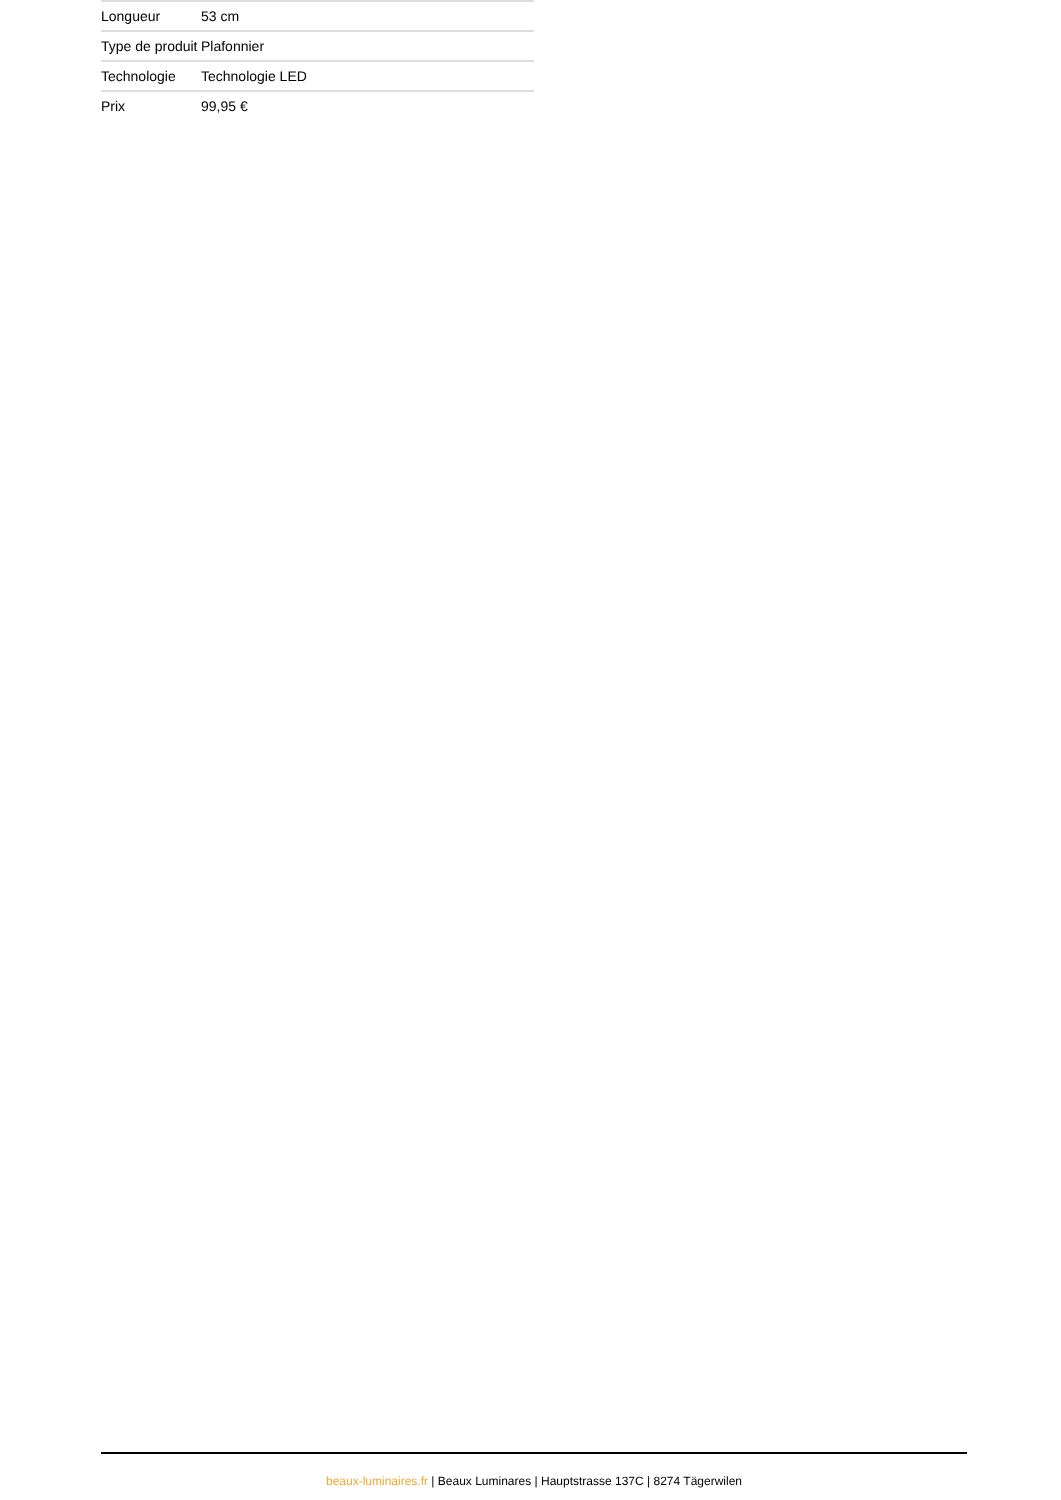| Longueur | 53 cm |
| Type de produit | Plafonnier |
| Technologie | Technologie LED |
| Prix | 99,95 € |
beaux-luminaires.fr | Beaux Luminares | Hauptstrasse 137C | 8274 Tägerwilen